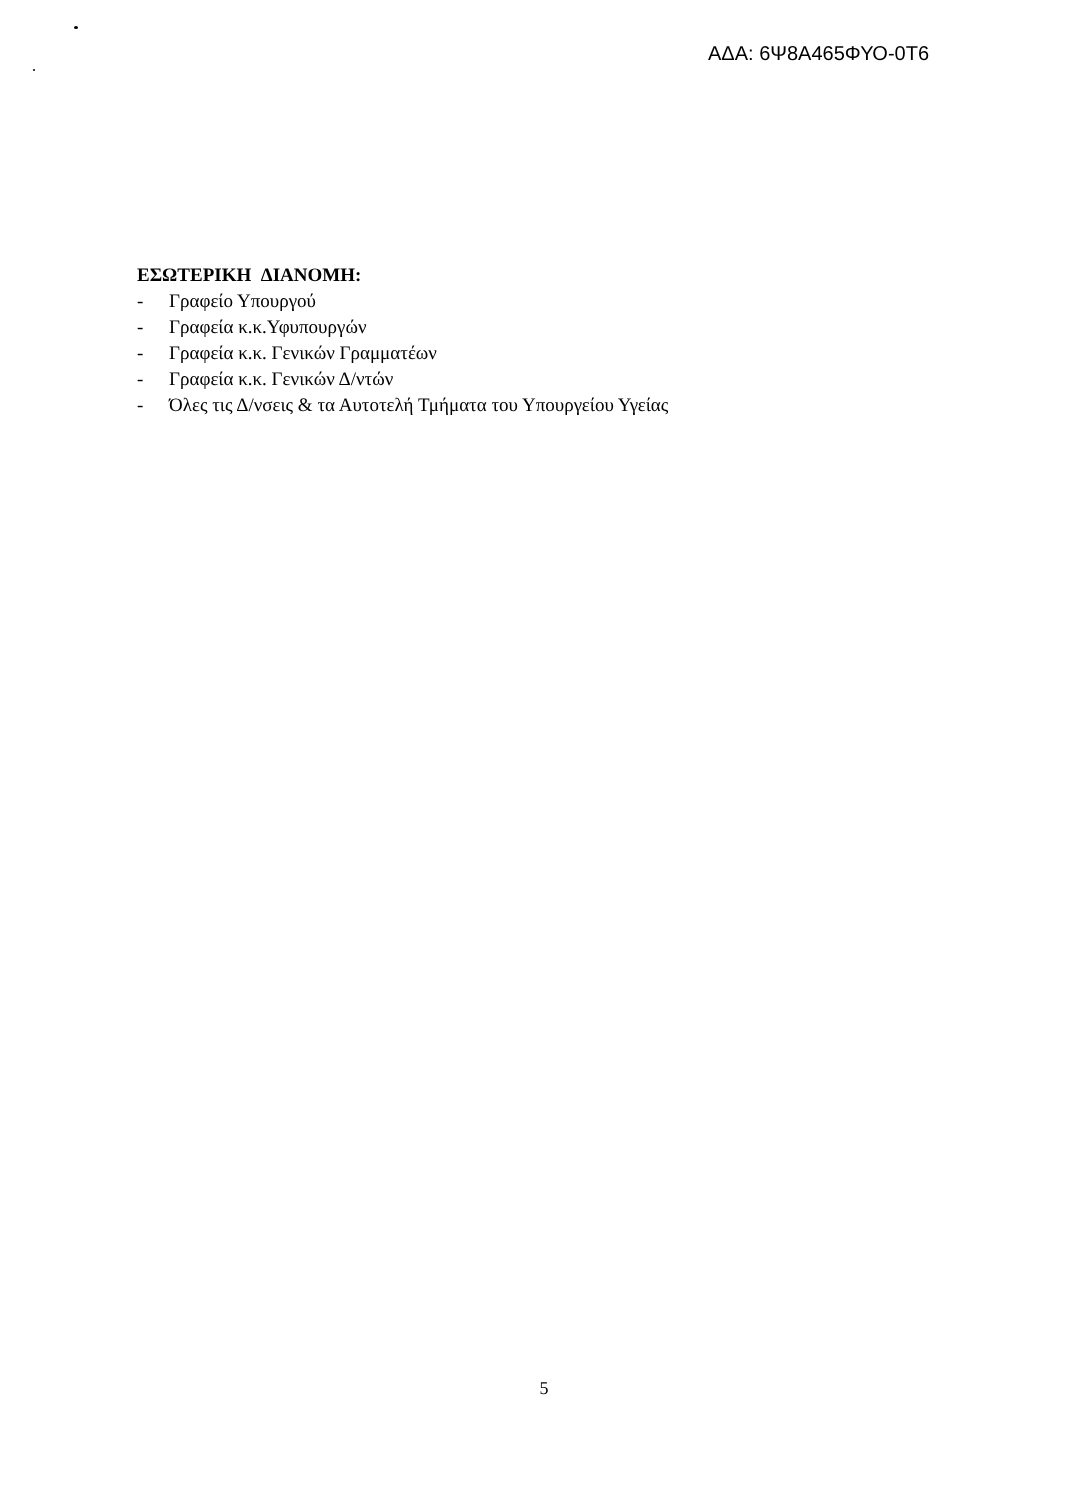ΑΔΑ: 6Ψ8Α465ΦΥΟ-0Τ6
ΕΣΩΤΕΡΙΚΗ ΔΙΑΝΟΜΗ:
- Γραφείο Υπουργού
- Γραφεία κ.κ.Υφυπουργών
- Γραφεία κ.κ. Γενικών Γραμματέων
- Γραφεία κ.κ. Γενικών Δ/ντών
- Όλες τις Δ/νσεις & τα Αυτοτελή Τμήματα του Υπουργείου Υγείας
5